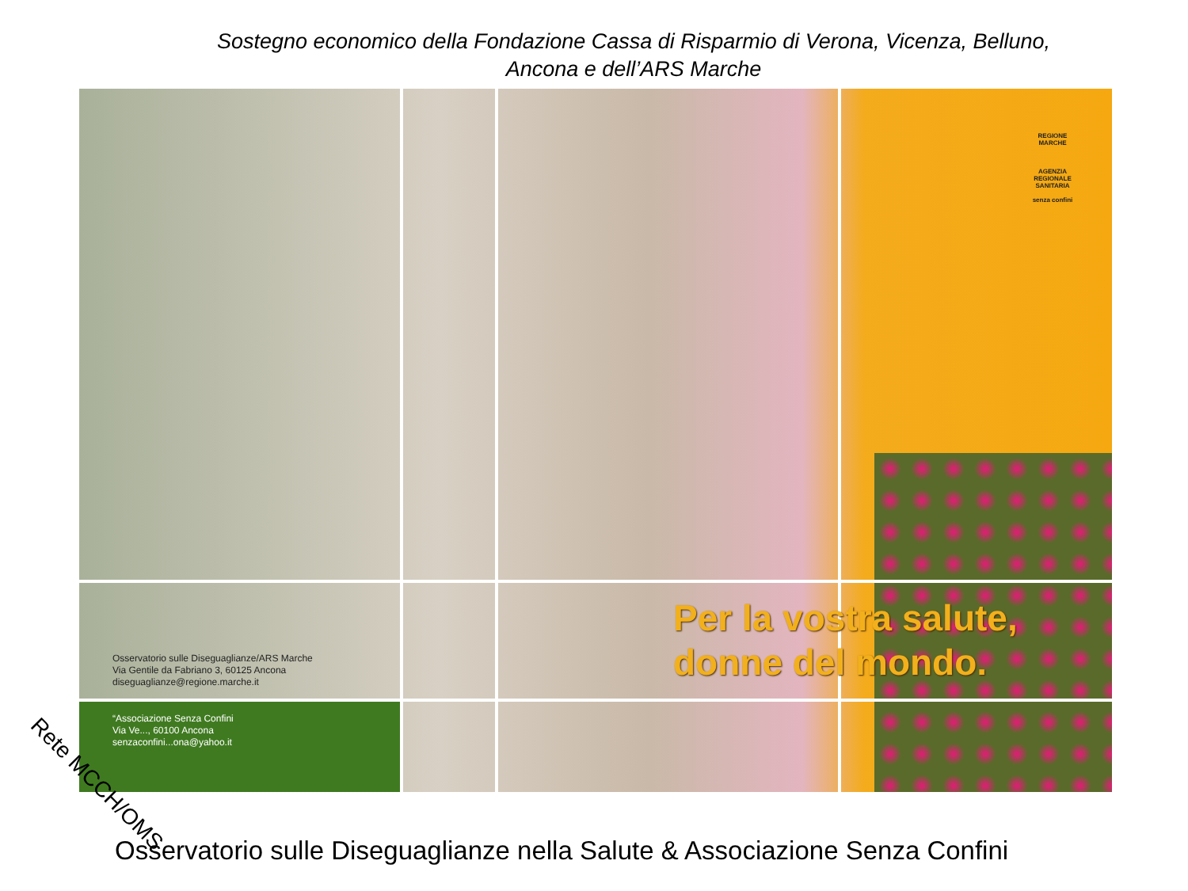Sostegno economico della Fondazione Cassa di Risparmio di Verona, Vicenza, Belluno,
Ancona e dell’ARS Marche
REGIONE MARCHE
AGENZIA REGIONALE SANITARIA
senza confini
Osservatorio sulle Diseguaglianze/ARS Marche
Via Gentile da Fabriano 3, 60125 Ancona
diseguaglianze@regione.marche.it
“Associazione Senza Confini
Via Ve..., 60100 Ancona
senzaconfini...ona@yahoo.it
Per la vostra salute,
donne del mondo.
Rete MCCH/OMS
Osservatorio sulle Diseguaglianze nella Salute & Associazione Senza Confini